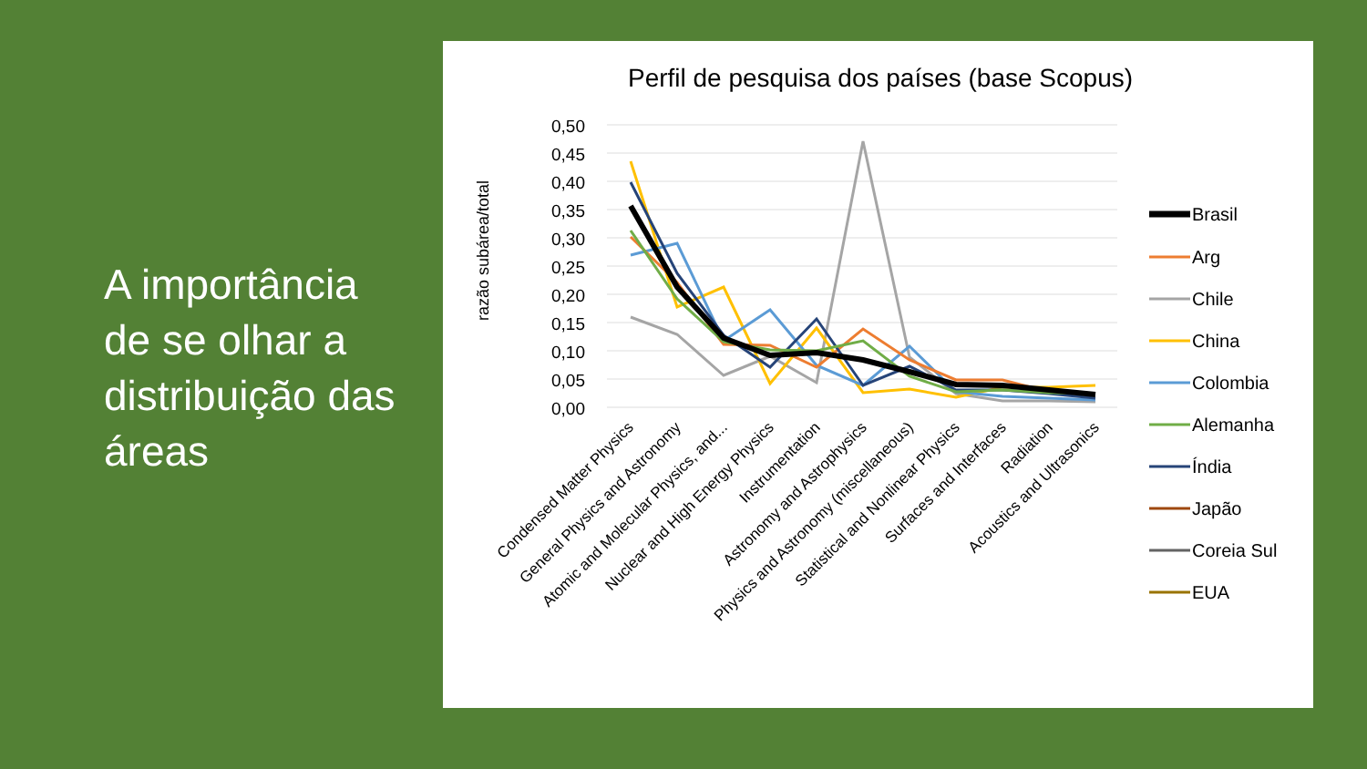A importância de se olhar a distribuição das áreas
Perfil de pesquisa dos países (base Scopus)
razão subárea/total
0,50
0,45
0,40
0,35
0,30
0,25
0,20
0,15
0,10
0,05
0,00
Condensed Matter Physics
General Physics and Astronomy
Atomic and Molecular Physics, and...
Nuclear and High Energy Physics
Instrumentation
Astronomy and Astrophysics
Physics and Astronomy (miscellaneous)
Statistical and Nonlinear Physics
Surfaces and Interfaces
Radiation
Acoustics and Ultrasonics
Brasil
Arg
Chile
China
Colombia
Alemanha
Índia
Japão
Coreia Sul
EUA